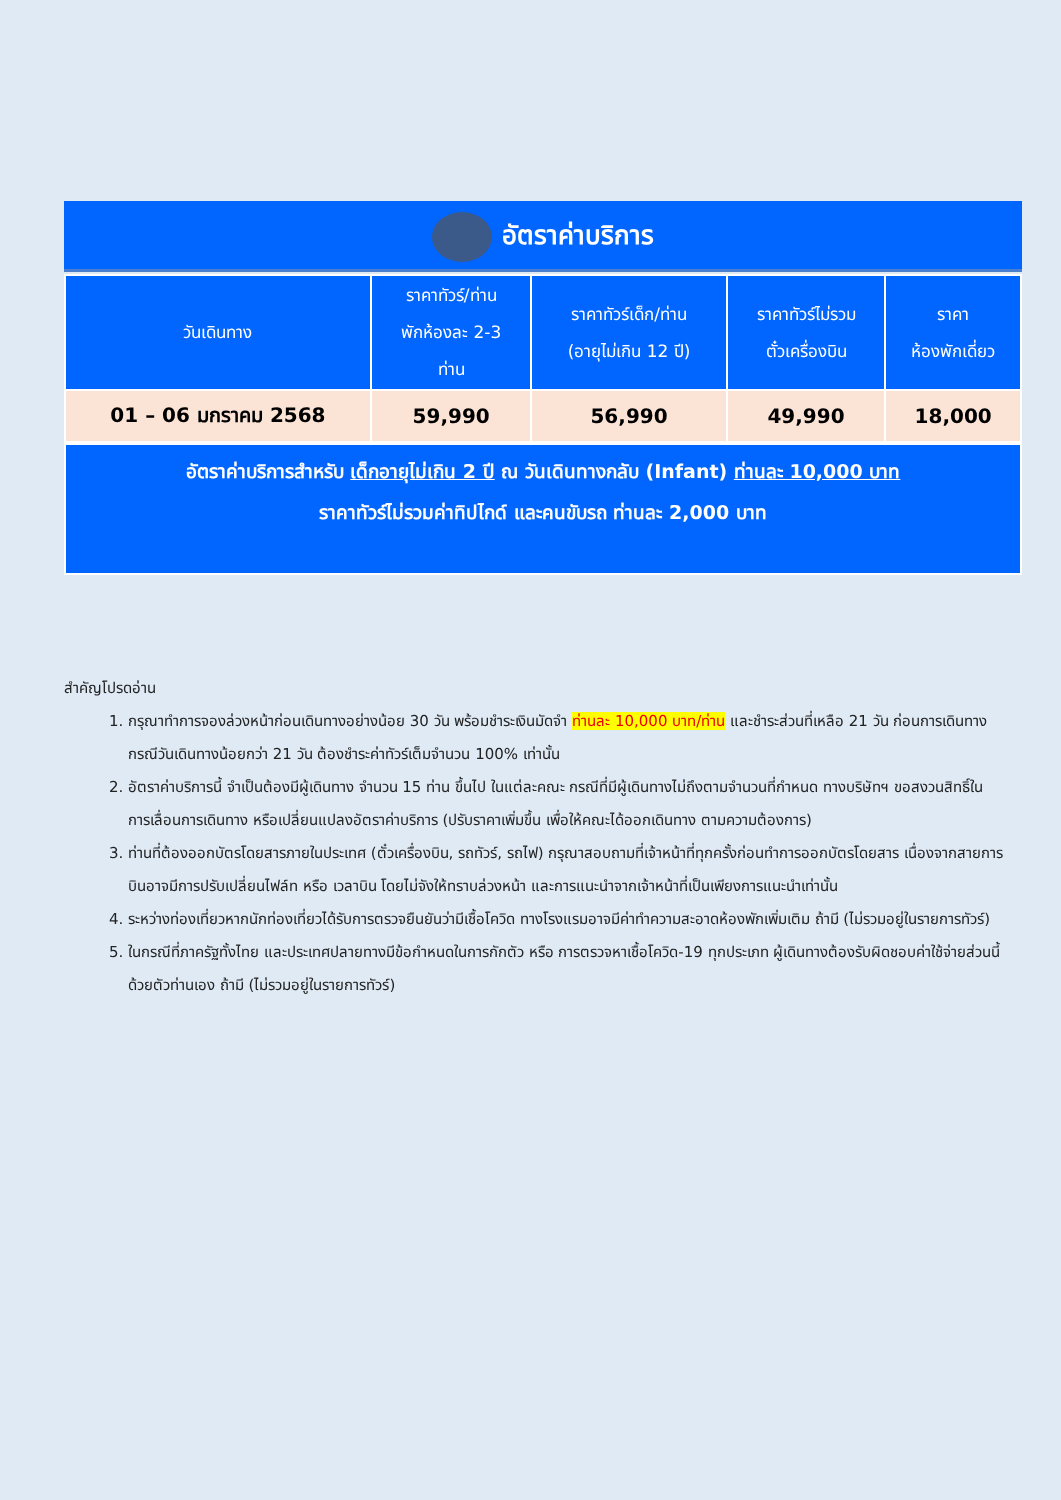อัตราค่าบริการ
| วันเดินทาง | ราคาทัวร์/ท่าน พักห้องละ 2-3 ท่าน | ราคาทัวร์เด็ก/ท่าน (อายุไม่เกิน 12 ปี) | ราคาทัวร์ไม่รวม ตั๋วเครื่องบิน | ราคา ห้องพักเดี่ยว |
| --- | --- | --- | --- | --- |
| 01 – 06 มกราคม 2568 | 59,990 | 56,990 | 49,990 | 18,000 |
อัตราค่าบริการสำหรับ เด็กอายุไม่เกิน 2 ปี ณ วันเดินทางกลับ (Infant) ท่านละ 10,000 บาท
ราคาทัวร์ไม่รวมค่าทิปไกด์ และคนขับรถ ท่านละ 2,000 บาท
สำคัญโปรดอ่าน
1. กรุณาทำการจองล่วงหน้าก่อนเดินทางอย่างน้อย 30 วัน พร้อมชำระเงินมัดจำ ท่านละ 10,000 บาท/ท่าน และชำระส่วนที่เหลือ 21 วัน ก่อนการเดินทาง กรณีวันเดินทางน้อยกว่า 21 วัน ต้องชำระค่าทัวร์เต็มจำนวน 100% เท่านั้น
2. อัตราค่าบริการนี้ จำเป็นต้องมีผู้เดินทาง จำนวน 15 ท่าน ขึ้นไป ในแต่ละคณะ กรณีที่มีผู้เดินทางไม่ถึงตามจำนวนที่กำหนด ทางบริษัทฯ ขอสงวนสิทธิ์ในการเลื่อนการเดินทาง หรือเปลี่ยนแปลงอัตราค่าบริการ (ปรับราคาเพิ่มขึ้น เพื่อให้คณะได้ออกเดินทาง ตามความต้องการ)
3. ท่านที่ต้องออกบัตรโดยสารภายในประเทศ (ตั๋วเครื่องบิน, รถทัวร์, รถไฟ) กรุณาสอบถามที่เจ้าหน้าที่ทุกครั้งก่อนทำการออกบัตรโดยสาร เนื่องจากสายการบินอาจมีการปรับเปลี่ยนไฟล์ท หรือ เวลาบิน โดยไม่จังให้ทราบล่วงหน้า และการแนะนำจากเจ้าหน้าที่เป็นเพียงการแนะนำเท่านั้น
4. ระหว่างท่องเที่ยวหากนักท่องเที่ยวได้รับการตรวจยืนยันว่ามีเชื้อโควิด ทางโรงแรมอาจมีค่าทำความสะอาดห้องพักเพิ่มเติม ถ้ามี (ไม่รวมอยู่ในรายการทัวร์)
5. ในกรณีที่ภาครัฐทั้งไทย และประเทศปลายทางมีข้อกำหนดในการกักตัว หรือ การตรวจหาเชื้อโควิด-19 ทุกประเภท ผู้เดินทางต้องรับผิดชอบค่าใช้จ่ายส่วนนี้ด้วยตัวท่านเอง ถ้ามี (ไม่รวมอยู่ในรายการทัวร์)